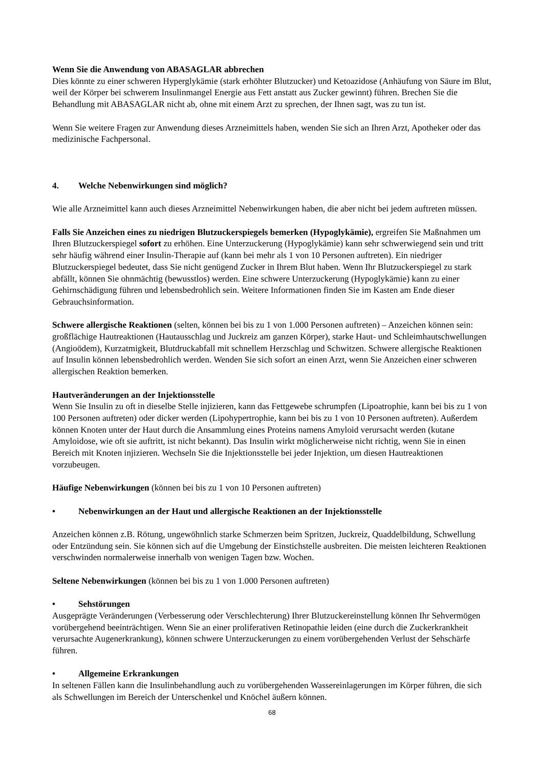Wenn Sie die Anwendung von ABASAGLAR abbrechen
Dies könnte zu einer schweren Hyperglykämie (stark erhöhter Blutzucker) und Ketoazidose (Anhäufung von Säure im Blut, weil der Körper bei schwerem Insulinmangel Energie aus Fett anstatt aus Zucker gewinnt) führen. Brechen Sie die Behandlung mit ABASAGLAR nicht ab, ohne mit einem Arzt zu sprechen, der Ihnen sagt, was zu tun ist.
Wenn Sie weitere Fragen zur Anwendung dieses Arzneimittels haben, wenden Sie sich an Ihren Arzt, Apotheker oder das medizinische Fachpersonal.
4. Welche Nebenwirkungen sind möglich?
Wie alle Arzneimittel kann auch dieses Arzneimittel Nebenwirkungen haben, die aber nicht bei jedem auftreten müssen.
Falls Sie Anzeichen eines zu niedrigen Blutzuckerspiegels bemerken (Hypoglykämie), ergreifen Sie Maßnahmen um Ihren Blutzuckerspiegel sofort zu erhöhen. Eine Unterzuckerung (Hypoglykämie) kann sehr schwerwiegend sein und tritt sehr häufig während einer Insulin-Therapie auf (kann bei mehr als 1 von 10 Personen auftreten). Ein niedriger Blutzuckerspiegel bedeutet, dass Sie nicht genügend Zucker in Ihrem Blut haben. Wenn Ihr Blutzuckerspiegel zu stark abfällt, können Sie ohnmächtig (bewusstlos) werden. Eine schwere Unterzuckerung (Hypoglykämie) kann zu einer Gehirnschädigung führen und lebensbedrohlich sein. Weitere Informationen finden Sie im Kasten am Ende dieser Gebrauchsinformation.
Schwere allergische Reaktionen (selten, können bei bis zu 1 von 1.000 Personen auftreten) – Anzeichen können sein: großflächige Hautreaktionen (Hautausschlag und Juckreiz am ganzen Körper), starke Haut- und Schleimhautschwellungen (Angioödem), Kurzatmigkeit, Blutdruckabfall mit schnellem Herzschlag und Schwitzen. Schwere allergische Reaktionen auf Insulin können lebensbedrohlich werden. Wenden Sie sich sofort an einen Arzt, wenn Sie Anzeichen einer schweren allergischen Reaktion bemerken.
Hautveränderungen an der Injektionsstelle
Wenn Sie Insulin zu oft in dieselbe Stelle injizieren, kann das Fettgewebe schrumpfen (Lipoatrophie, kann bei bis zu 1 von 100 Personen auftreten) oder dicker werden (Lipohypertrophie, kann bei bis zu 1 von 10 Personen auftreten). Außerdem können Knoten unter der Haut durch die Ansammlung eines Proteins namens Amyloid verursacht werden (kutane Amyloidose, wie oft sie auftritt, ist nicht bekannt). Das Insulin wirkt möglicherweise nicht richtig, wenn Sie in einen Bereich mit Knoten injizieren. Wechseln Sie die Injektionsstelle bei jeder Injektion, um diesen Hautreaktionen vorzubeugen.
Häufige Nebenwirkungen (können bei bis zu 1 von 10 Personen auftreten)
• Nebenwirkungen an der Haut und allergische Reaktionen an der Injektionsstelle
Anzeichen können z.B. Rötung, ungewöhnlich starke Schmerzen beim Spritzen, Juckreiz, Quaddelbildung, Schwellung oder Entzündung sein. Sie können sich auf die Umgebung der Einstichstelle ausbreiten. Die meisten leichteren Reaktionen verschwinden normalerweise innerhalb von wenigen Tagen bzw. Wochen.
Seltene Nebenwirkungen (können bei bis zu 1 von 1.000 Personen auftreten)
• Sehstörungen
Ausgeprägte Veränderungen (Verbesserung oder Verschlechterung) Ihrer Blutzuckereinstellung können Ihr Sehvermögen vorübergehend beeinträchtigen. Wenn Sie an einer proliferativen Retinopathie leiden (eine durch die Zuckerkrankheit verursachte Augenerkrankung), können schwere Unterzuckerungen zu einem vorübergehenden Verlust der Sehschärfe führen.
• Allgemeine Erkrankungen
In seltenen Fällen kann die Insulinbehandlung auch zu vorübergehenden Wassereinlagerungen im Körper führen, die sich als Schwellungen im Bereich der Unterschenkel und Knöchel äußern können.
68